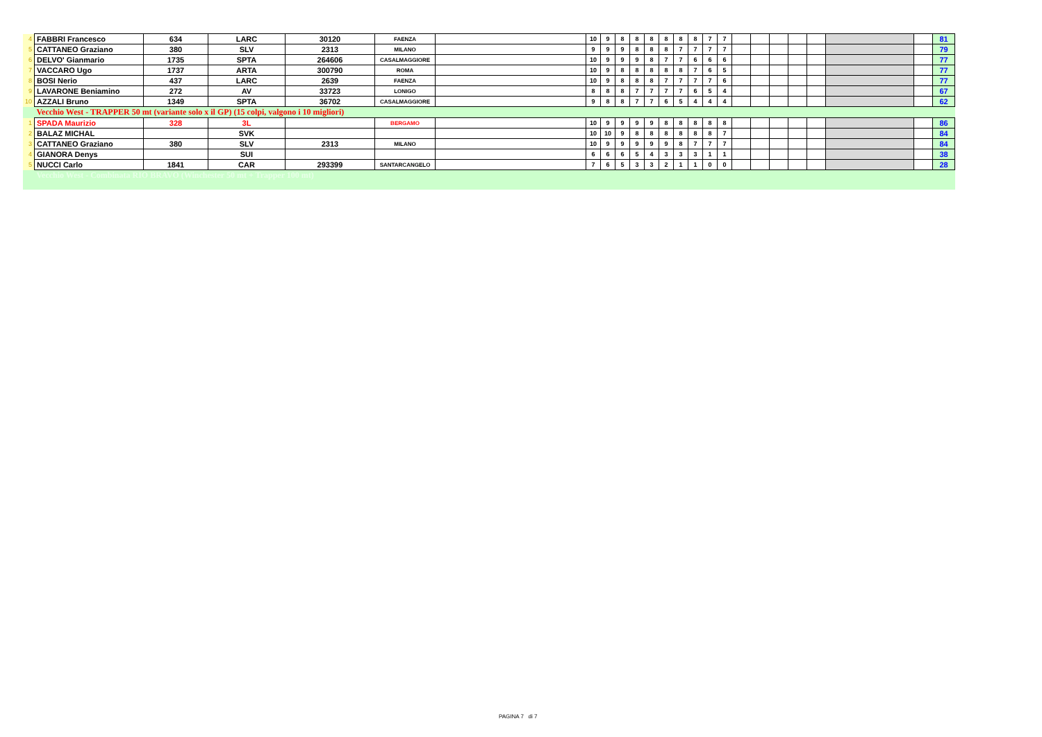| 4 | FABBRI Francesco | 634 | LARC | 30120 | FAENZA | | 10 | 9 | 8 | 8 | 8 | 8 | 8 | 8 | 7 | 7 | | | | | | | | 81 |
| 5 | CATTANEO Graziano | 380 | SLV | 2313 | MILANO | | 9 | 9 | 9 | 8 | 8 | 8 | 7 | 7 | 7 | 7 | | | | | | | | 79 |
| 6 | DELVO' Gianmario | 1735 | SPTA | 264606 | CASALMAGGIORE | | 10 | 9 | 9 | 9 | 8 | 7 | 7 | 6 | 6 | 6 | | | | | | | | 77 |
| 7 | VACCARO Ugo | 1737 | ARTA | 300790 | ROMA | | 10 | 9 | 8 | 8 | 8 | 8 | 8 | 7 | 6 | 5 | | | | | | | | 77 |
| 8 | BOSI Nerio | 437 | LARC | 2639 | FAENZA | | 10 | 9 | 8 | 8 | 8 | 7 | 7 | 7 | 7 | 6 | | | | | | | | 77 |
| 9 | LAVARONE Beniamino | 272 | AV | 33723 | LONIGO | | 8 | 8 | 8 | 7 | 7 | 7 | 7 | 6 | 5 | 4 | | | | | | | | 67 |
| 10 | AZZALI Bruno | 1349 | SPTA | 36702 | CASALMAGGIORE | | 9 | 8 | 8 | 7 | 7 | 6 | 5 | 4 | 4 | 4 | | | | | | | | 62 |
| | Vecchio West - TRAPPER 50 mt (variante solo x il GP) (15 colpi, valgono i 10 migliori) | | | | | | | | | | | | | | | | | | | | | | | |
| 1 | SPADA Maurizio | 328 | 3L | | BERGAMO | | 10 | 9 | 9 | 9 | 9 | 8 | 8 | 8 | 8 | 8 | | | | | | | | 86 |
| 2 | BALAZ MICHAL | | SVK | | | | 10 | 10 | 9 | 8 | 8 | 8 | 8 | 8 | 8 | 7 | | | | | | | | 84 |
| 3 | CATTANEO Graziano | 380 | SLV | 2313 | MILANO | | 10 | 9 | 9 | 9 | 9 | 9 | 8 | 7 | 7 | 7 | | | | | | | | 84 |
| 4 | GIANORA Denys | | SUI | | | | 6 | 6 | 6 | 5 | 4 | 3 | 3 | 3 | 1 | 1 | | | | | | | | 38 |
| 5 | NUCCI Carlo | 1841 | CAR | 293399 | SANTARCANGELO | | 7 | 6 | 5 | 3 | 3 | 2 | 1 | 1 | 0 | 0 | | | | | | | | 28 |
| | Vecchio West - Combinata RIO BRAVO (Winchester 50 mt + Trapper 100 mt) | | | | | | | | | | | | | | | | | | | | | | | |
PAGINA 7 di 7